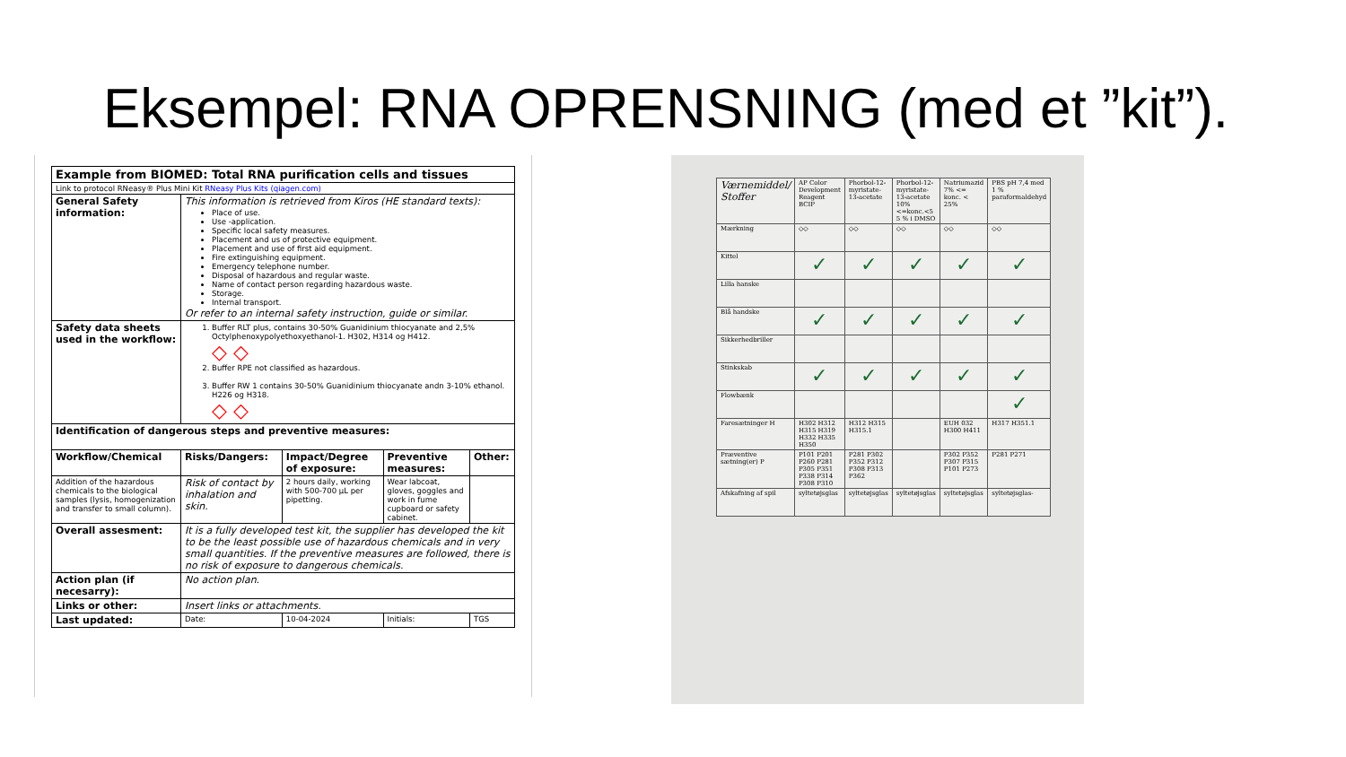Eksempel: RNA OPRENSNING (med et ”kit”).
| Example from BIOMED: Total RNA purification cells and tissues | | | | |
| Link to protocol RNeasy® Plus Mini Kit RNeasy Plus Kits (qiagen.com) | | | | |
| General Safety information: | This information is retrieved from Kiros (HE standard texts): Place of use. Use -application. Specific local safety measures. Placement and us of protective equipment. Placement and use of first aid equipment. Fire extinguishing equipment. Emergency telephone number. Disposal of hazardous and regular waste. Name of contact person regarding hazardous waste. Storage. Internal transport. Or refer to an internal safety instruction, guide or similar. | | | |
| Safety data sheets used in the workflow: | 1. Buffer RLT plus, contains 30-50% Guanidinium thiocyanate and 2,5% Octylphenoxypolyethoxyethanol-1. H302, H314 og H412. ◇ ◇ 2. Buffer RPE not classified as hazardous. 3. Buffer RW 1 contains 30-50% Guanidinium thiocyanate andn 3-10% ethanol. H226 og H318. ◇ ◇ | | | |
| Identification of dangerous steps and preventive measures: | | | | |
| Workflow/Chemical | Risks/Dangers: | Impact/Degree of exposure: | Preventive measures: | Other: |
| Addition of the hazardous chemicals to the biological samples (lysis, homogenization and transfer to small column). | Risk of contact by inhalation and skin. | 2 hours daily, working with 500-700 µL per pipetting. | Wear labcoat, gloves, goggles and work in fume cupboard or safety cabinet. | |
| Overall assesment: | It is a fully developed test kit, the supplier has developed the kit to be the least possible use of hazardous chemicals and in very small quantities. If the preventive measures are followed, there is no risk of exposure to dangerous chemicals. | | | |
| Action plan (if necesarry): | No action plan. | | | |
| Links or other: | Insert links or attachments. | | | |
| Last updated: | Date: | 10-04-2024 | Initials: | TGS |
| Værnemiddel/ Stoffer | AP Color Development Reagent BCIP | Phorbol-12-myristate-13-acetate | Phorbol-12-myristate-13-acetate 10%<=konc.<5 5 % i DMSO | Natriumazid 7% <= konc. < 25% | PBS pH 7,4 med 1 % paraformaldehyd |
| Mærkning | ◇◇ | ◇◇ | ◇◇ | ◇◇ | ◇◇ |
| Kittel | ✓ | ✓ | ✓ | ✓ | ✓ |
| Lilla hanske | | | | | |
| Blå handske | ✓ | ✓ | ✓ | ✓ | ✓ |
| Sikkerhedbriller | | | | | |
| Stinkskab | ✓ | ✓ | ✓ | ✓ | ✓ |
| Flowbænk | | | | | ✓ |
| Faresætninger H | H302 H312 H315 H319 H332 H335 H350 | H312 H315 H315.1 | | EUH 032 H300 H411 | H317 H351.1 |
| Præventive sætning(er) P | P101 P201 P260 P281 P305 P351 P338 P314 P308 P310 | P281 P302 P352 P312 P308 P313 P362 | | P302 P352 P307 P315 P101 P273 | P281 P271 |
| Afskafning af spil | syltetøjsglas | syltetøjsglas | syltetøjsglas | syltetøjsglas | syltetøjsglas- |